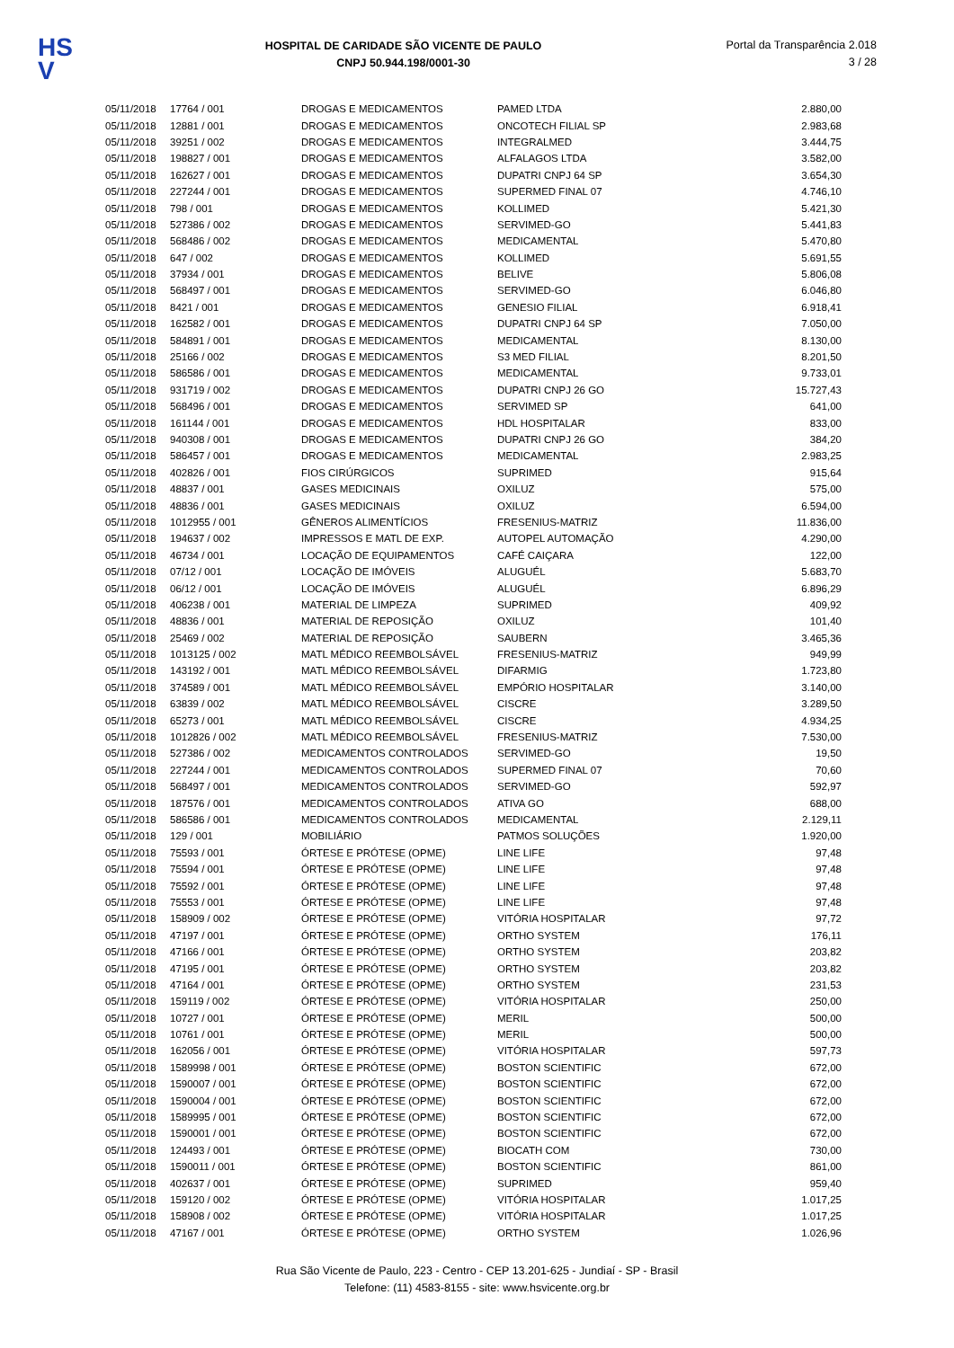HS
V
HOSPITAL DE CARIDADE SÃO VICENTE DE PAULO
CNPJ 50.944.198/0001-30
Portal da Transparência 2.018
3 / 28
| 05/11/2018 | 17764 / 001 | DROGAS E MEDICAMENTOS | PAMED LTDA | 2.880,00 |
| 05/11/2018 | 12881 / 001 | DROGAS E MEDICAMENTOS | ONCOTECH FILIAL SP | 2.983,68 |
| 05/11/2018 | 39251 / 002 | DROGAS E MEDICAMENTOS | INTEGRALMED | 3.444,75 |
| 05/11/2018 | 198827 / 001 | DROGAS E MEDICAMENTOS | ALFALAGOS LTDA | 3.582,00 |
| 05/11/2018 | 162627 / 001 | DROGAS E MEDICAMENTOS | DUPATRI CNPJ 64 SP | 3.654,30 |
| 05/11/2018 | 227244 / 001 | DROGAS E MEDICAMENTOS | SUPERMED FINAL 07 | 4.746,10 |
| 05/11/2018 | 798 / 001 | DROGAS E MEDICAMENTOS | KOLLIMED | 5.421,30 |
| 05/11/2018 | 527386 / 002 | DROGAS E MEDICAMENTOS | SERVIMED-GO | 5.441,83 |
| 05/11/2018 | 568486 / 002 | DROGAS E MEDICAMENTOS | MEDICAMENTAL | 5.470,80 |
| 05/11/2018 | 647 / 002 | DROGAS E MEDICAMENTOS | KOLLIMED | 5.691,55 |
| 05/11/2018 | 37934 / 001 | DROGAS E MEDICAMENTOS | BELIVE | 5.806,08 |
| 05/11/2018 | 568497 / 001 | DROGAS E MEDICAMENTOS | SERVIMED-GO | 6.046,80 |
| 05/11/2018 | 8421 / 001 | DROGAS E MEDICAMENTOS | GENESIO FILIAL | 6.918,41 |
| 05/11/2018 | 162582 / 001 | DROGAS E MEDICAMENTOS | DUPATRI CNPJ 64 SP | 7.050,00 |
| 05/11/2018 | 584891 / 001 | DROGAS E MEDICAMENTOS | MEDICAMENTAL | 8.130,00 |
| 05/11/2018 | 25166 / 002 | DROGAS E MEDICAMENTOS | S3 MED FILIAL | 8.201,50 |
| 05/11/2018 | 586586 / 001 | DROGAS E MEDICAMENTOS | MEDICAMENTAL | 9.733,01 |
| 05/11/2018 | 931719 / 002 | DROGAS E MEDICAMENTOS | DUPATRI CNPJ 26 GO | 15.727,43 |
| 05/11/2018 | 568496 / 001 | DROGAS E MEDICAMENTOS | SERVIMED SP | 641,00 |
| 05/11/2018 | 161144 / 001 | DROGAS E MEDICAMENTOS | HDL HOSPITALAR | 833,00 |
| 05/11/2018 | 940308 / 001 | DROGAS E MEDICAMENTOS | DUPATRI CNPJ 26 GO | 384,20 |
| 05/11/2018 | 586457 / 001 | DROGAS E MEDICAMENTOS | MEDICAMENTAL | 2.983,25 |
| 05/11/2018 | 402826 / 001 | FIOS CIRÚRGICOS | SUPRIMED | 915,64 |
| 05/11/2018 | 48837 / 001 | GASES MEDICINAIS | OXILUZ | 575,00 |
| 05/11/2018 | 48836 / 001 | GASES MEDICINAIS | OXILUZ | 6.594,00 |
| 05/11/2018 | 1012955 / 001 | GÊNEROS ALIMENTÍCIOS | FRESENIUS-MATRIZ | 11.836,00 |
| 05/11/2018 | 194637 / 002 | IMPRESSOS E MATL DE EXP. | AUTOPEL AUTOMAÇÃO | 4.290,00 |
| 05/11/2018 | 46734 / 001 | LOCAÇÃO DE EQUIPAMENTOS | CAFÉ CAIÇARA | 122,00 |
| 05/11/2018 | 07/12 / 001 | LOCAÇÃO DE IMÓVEIS | ALUGUÉL | 5.683,70 |
| 05/11/2018 | 06/12 / 001 | LOCAÇÃO DE IMÓVEIS | ALUGUÉL | 6.896,29 |
| 05/11/2018 | 406238 / 001 | MATERIAL DE LIMPEZA | SUPRIMED | 409,92 |
| 05/11/2018 | 48836 / 001 | MATERIAL DE REPOSIÇÃO | OXILUZ | 101,40 |
| 05/11/2018 | 25469 / 002 | MATERIAL DE REPOSIÇÃO | SAUBERN | 3.465,36 |
| 05/11/2018 | 1013125 / 002 | MATL MÉDICO REEMBOLSÁVEL | FRESENIUS-MATRIZ | 949,99 |
| 05/11/2018 | 143192 / 001 | MATL MÉDICO REEMBOLSÁVEL | DIFARMIG | 1.723,80 |
| 05/11/2018 | 374589 / 001 | MATL MÉDICO REEMBOLSÁVEL | EMPÓRIO HOSPITALAR | 3.140,00 |
| 05/11/2018 | 63839 / 002 | MATL MÉDICO REEMBOLSÁVEL | CISCRE | 3.289,50 |
| 05/11/2018 | 65273 / 001 | MATL MÉDICO REEMBOLSÁVEL | CISCRE | 4.934,25 |
| 05/11/2018 | 1012826 / 002 | MATL MÉDICO REEMBOLSÁVEL | FRESENIUS-MATRIZ | 7.530,00 |
| 05/11/2018 | 527386 / 002 | MEDICAMENTOS CONTROLADOS | SERVIMED-GO | 19,50 |
| 05/11/2018 | 227244 / 001 | MEDICAMENTOS CONTROLADOS | SUPERMED FINAL 07 | 70,60 |
| 05/11/2018 | 568497 / 001 | MEDICAMENTOS CONTROLADOS | SERVIMED-GO | 592,97 |
| 05/11/2018 | 187576 / 001 | MEDICAMENTOS CONTROLADOS | ATIVA GO | 688,00 |
| 05/11/2018 | 586586 / 001 | MEDICAMENTOS CONTROLADOS | MEDICAMENTAL | 2.129,11 |
| 05/11/2018 | 129 / 001 | MOBILIÁRIO | PATMOS SOLUÇÕES | 1.920,00 |
| 05/11/2018 | 75593 / 001 | ÓRTESE E PRÓTESE (OPME) | LINE LIFE | 97,48 |
| 05/11/2018 | 75594 / 001 | ÓRTESE E PRÓTESE (OPME) | LINE LIFE | 97,48 |
| 05/11/2018 | 75592 / 001 | ÓRTESE E PRÓTESE (OPME) | LINE LIFE | 97,48 |
| 05/11/2018 | 75553 / 001 | ÓRTESE E PRÓTESE (OPME) | LINE LIFE | 97,48 |
| 05/11/2018 | 158909 / 002 | ÓRTESE E PRÓTESE (OPME) | VITÓRIA HOSPITALAR | 97,72 |
| 05/11/2018 | 47197 / 001 | ÓRTESE E PRÓTESE (OPME) | ORTHO SYSTEM | 176,11 |
| 05/11/2018 | 47166 / 001 | ÓRTESE E PRÓTESE (OPME) | ORTHO SYSTEM | 203,82 |
| 05/11/2018 | 47195 / 001 | ÓRTESE E PRÓTESE (OPME) | ORTHO SYSTEM | 203,82 |
| 05/11/2018 | 47164 / 001 | ÓRTESE E PRÓTESE (OPME) | ORTHO SYSTEM | 231,53 |
| 05/11/2018 | 159119 / 002 | ÓRTESE E PRÓTESE (OPME) | VITÓRIA HOSPITALAR | 250,00 |
| 05/11/2018 | 10727 / 001 | ÓRTESE E PRÓTESE (OPME) | MERIL | 500,00 |
| 05/11/2018 | 10761 / 001 | ÓRTESE E PRÓTESE (OPME) | MERIL | 500,00 |
| 05/11/2018 | 162056 / 001 | ÓRTESE E PRÓTESE (OPME) | VITÓRIA HOSPITALAR | 597,73 |
| 05/11/2018 | 1589998 / 001 | ÓRTESE E PRÓTESE (OPME) | BOSTON SCIENTIFIC | 672,00 |
| 05/11/2018 | 1590007 / 001 | ÓRTESE E PRÓTESE (OPME) | BOSTON SCIENTIFIC | 672,00 |
| 05/11/2018 | 1590004 / 001 | ÓRTESE E PRÓTESE (OPME) | BOSTON SCIENTIFIC | 672,00 |
| 05/11/2018 | 1589995 / 001 | ÓRTESE E PRÓTESE (OPME) | BOSTON SCIENTIFIC | 672,00 |
| 05/11/2018 | 1590001 / 001 | ÓRTESE E PRÓTESE (OPME) | BOSTON SCIENTIFIC | 672,00 |
| 05/11/2018 | 124493 / 001 | ÓRTESE E PRÓTESE (OPME) | BIOCATH COM | 730,00 |
| 05/11/2018 | 1590011 / 001 | ÓRTESE E PRÓTESE (OPME) | BOSTON SCIENTIFIC | 861,00 |
| 05/11/2018 | 402637 / 001 | ÓRTESE E PRÓTESE (OPME) | SUPRIMED | 959,40 |
| 05/11/2018 | 159120 / 002 | ÓRTESE E PRÓTESE (OPME) | VITÓRIA HOSPITALAR | 1.017,25 |
| 05/11/2018 | 158908 / 002 | ÓRTESE E PRÓTESE (OPME) | VITÓRIA HOSPITALAR | 1.017,25 |
| 05/11/2018 | 47167 / 001 | ÓRTESE E PRÓTESE (OPME) | ORTHO SYSTEM | 1.026,96 |
Rua São Vicente de Paulo, 223 - Centro - CEP 13.201-625 - Jundiaí - SP - Brasil
Telefone: (11) 4583-8155 - site: www.hsvicente.org.br